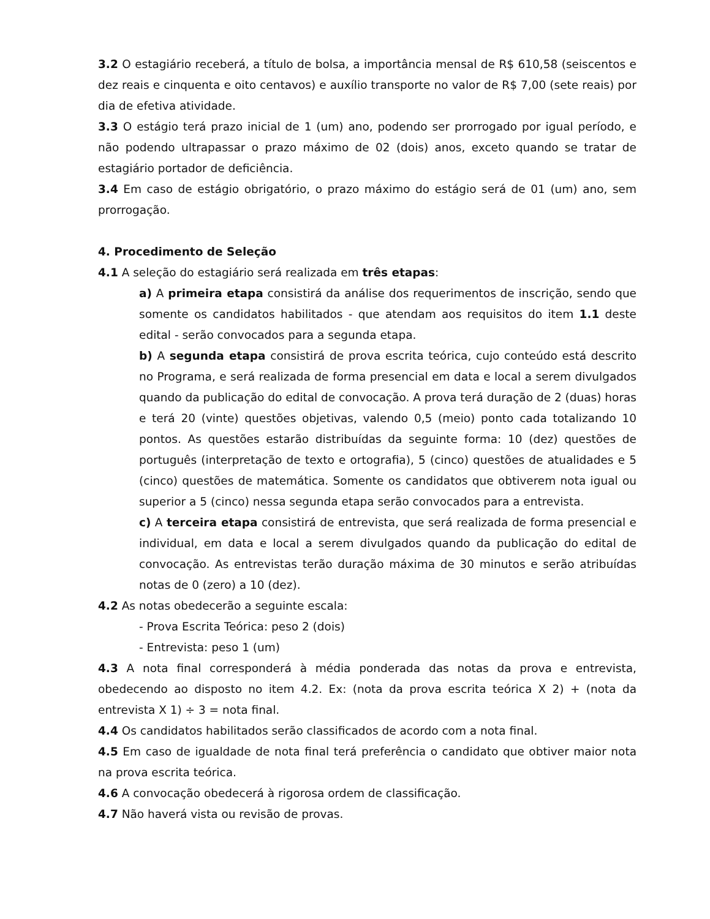3.2 O estagiário receberá, a título de bolsa, a importância mensal de R$ 610,58 (seiscentos e dez reais e cinquenta e oito centavos) e auxílio transporte no valor de R$ 7,00 (sete reais) por dia de efetiva atividade.
3.3 O estágio terá prazo inicial de 1 (um) ano, podendo ser prorrogado por igual período, e não podendo ultrapassar o prazo máximo de 02 (dois) anos, exceto quando se tratar de estagiário portador de deficiência.
3.4 Em caso de estágio obrigatório, o prazo máximo do estágio será de 01 (um) ano, sem prorrogação.
4. Procedimento de Seleção
4.1 A seleção do estagiário será realizada em três etapas:
a) A primeira etapa consistirá da análise dos requerimentos de inscrição, sendo que somente os candidatos habilitados - que atendam aos requisitos do item 1.1 deste edital - serão convocados para a segunda etapa.
b) A segunda etapa consistirá de prova escrita teórica, cujo conteúdo está descrito no Programa, e será realizada de forma presencial em data e local a serem divulgados quando da publicação do edital de convocação. A prova terá duração de 2 (duas) horas e terá 20 (vinte) questões objetivas, valendo 0,5 (meio) ponto cada totalizando 10 pontos. As questões estarão distribuídas da seguinte forma: 10 (dez) questões de português (interpretação de texto e ortografia), 5 (cinco) questões de atualidades e 5 (cinco) questões de matemática. Somente os candidatos que obtiverem nota igual ou superior a 5 (cinco) nessa segunda etapa serão convocados para a entrevista.
c) A terceira etapa consistirá de entrevista, que será realizada de forma presencial e individual, em data e local a serem divulgados quando da publicação do edital de convocação. As entrevistas terão duração máxima de 30 minutos e serão atribuídas notas de 0 (zero) a 10 (dez).
4.2 As notas obedecerão a seguinte escala:
- Prova Escrita Teórica: peso 2 (dois)
- Entrevista: peso 1 (um)
4.3 A nota final corresponderá à média ponderada das notas da prova e entrevista, obedecendo ao disposto no item 4.2. Ex: (nota da prova escrita teórica X 2) + (nota da entrevista X 1) ÷ 3 = nota final.
4.4 Os candidatos habilitados serão classificados de acordo com a nota final.
4.5 Em caso de igualdade de nota final terá preferência o candidato que obtiver maior nota na prova escrita teórica.
4.6 A convocação obedecerá à rigorosa ordem de classificação.
4.7 Não haverá vista ou revisão de provas.